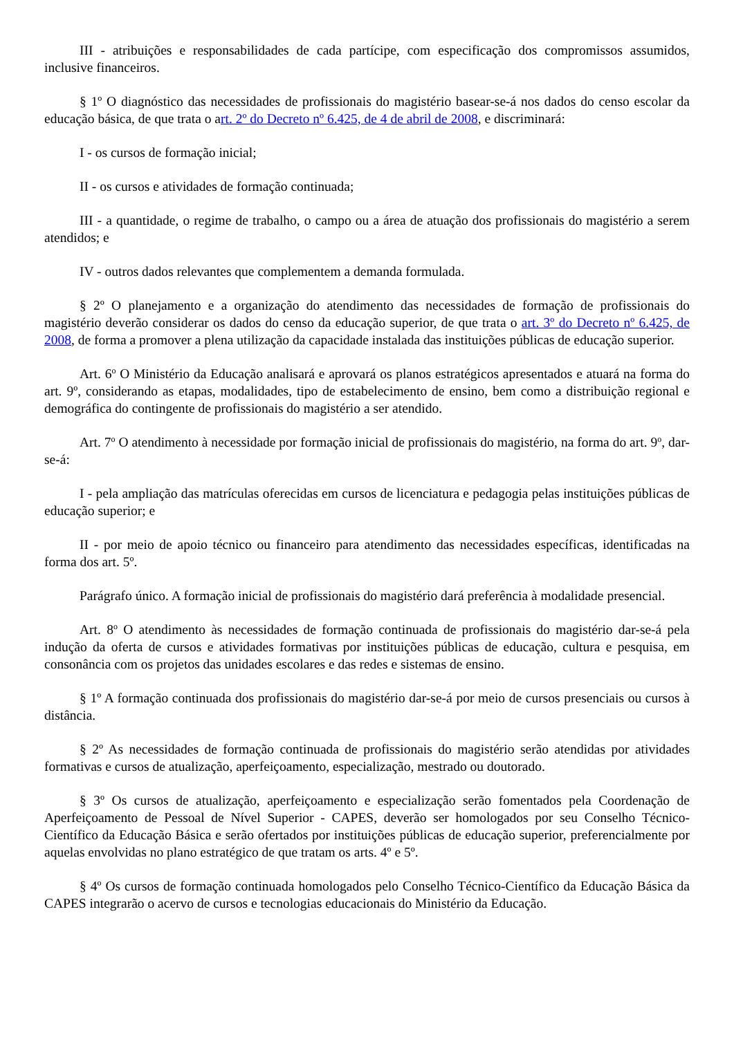III - atribuições e responsabilidades de cada partícipe, com especificação dos compromissos assumidos, inclusive financeiros.
§ 1º O diagnóstico das necessidades de profissionais do magistério basear-se-á nos dados do censo escolar da educação básica, de que trata o art. 2º do Decreto nº 6.425, de 4 de abril de 2008, e discriminará:
I - os cursos de formação inicial;
II - os cursos e atividades de formação continuada;
III - a quantidade, o regime de trabalho, o campo ou a área de atuação dos profissionais do magistério a serem atendidos; e
IV - outros dados relevantes que complementem a demanda formulada.
§ 2º O planejamento e a organização do atendimento das necessidades de formação de profissionais do magistério deverão considerar os dados do censo da educação superior, de que trata o art. 3º do Decreto nº 6.425, de 2008, de forma a promover a plena utilização da capacidade instalada das instituições públicas de educação superior.
Art. 6<sup>o</sup> O Ministério da Educação analisará e aprovará os planos estratégicos apresentados e atuará na forma do art. 9º, considerando as etapas, modalidades, tipo de estabelecimento de ensino, bem como a distribuição regional e demográfica do contingente de profissionais do magistério a ser atendido.
Art. 7<sup>o</sup> O atendimento à necessidade por formação inicial de profissionais do magistério, na forma do art. 9<sup>o</sup>, dar-se-á:
I - pela ampliação das matrículas oferecidas em cursos de licenciatura e pedagogia pelas instituições públicas de educação superior; e
II - por meio de apoio técnico ou financeiro para atendimento das necessidades específicas, identificadas na forma dos art. 5º.
Parágrafo único. A formação inicial de profissionais do magistério dará preferência à modalidade presencial.
Art. 8<sup>o</sup> O atendimento às necessidades de formação continuada de profissionais do magistério dar-se-á pela indução da oferta de cursos e atividades formativas por instituições públicas de educação, cultura e pesquisa, em consonância com os projetos das unidades escolares e das redes e sistemas de ensino.
§ 1º A formação continuada dos profissionais do magistério dar-se-á por meio de cursos presenciais ou cursos à distância.
§ 2º As necessidades de formação continuada de profissionais do magistério serão atendidas por atividades formativas e cursos de atualização, aperfeiçoamento, especialização, mestrado ou doutorado.
§ 3º Os cursos de atualização, aperfeiçoamento e especialização serão fomentados pela Coordenação de Aperfeiçoamento de Pessoal de Nível Superior - CAPES, deverão ser homologados por seu Conselho Técnico-Científico da Educação Básica e serão ofertados por instituições públicas de educação superior, preferencialmente por aquelas envolvidas no plano estratégico de que tratam os arts. 4º e 5º.
§ 4º Os cursos de formação continuada homologados pelo Conselho Técnico-Científico da Educação Básica da CAPES integrarão o acervo de cursos e tecnologias educacionais do Ministério da Educação.